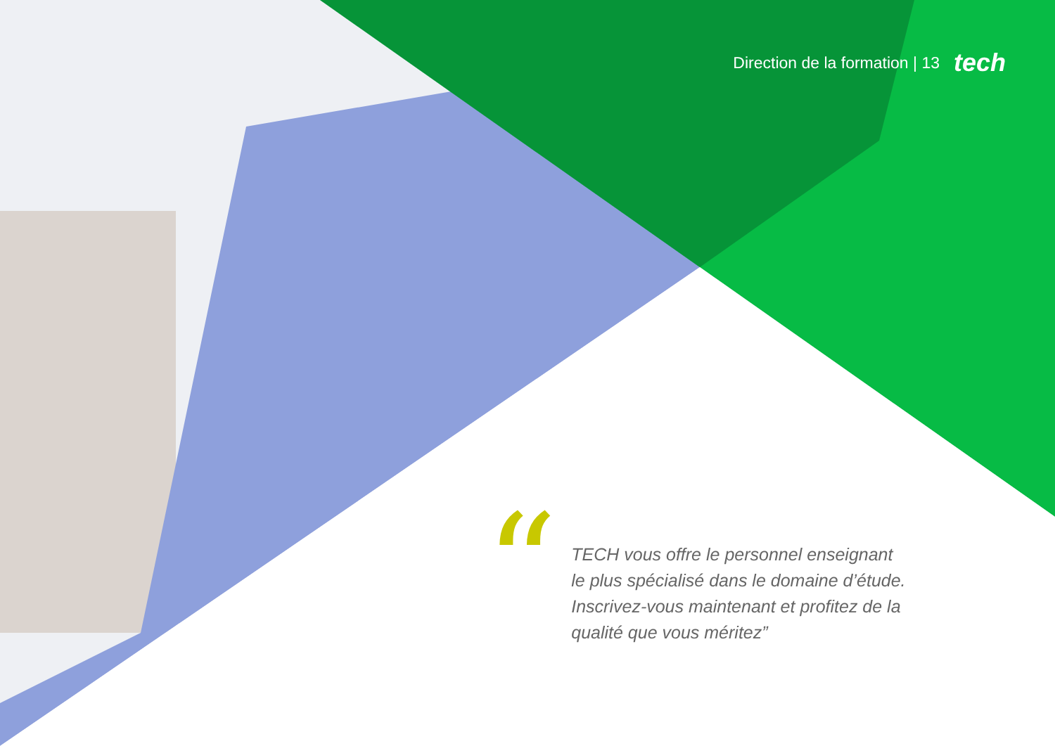Direction de la formation | 13 tech
“
TECH vous offre le personnel enseignant le plus spécialisé dans le domaine d’étude. Inscrivez-vous maintenant et profitez de la qualité que vous méritez”